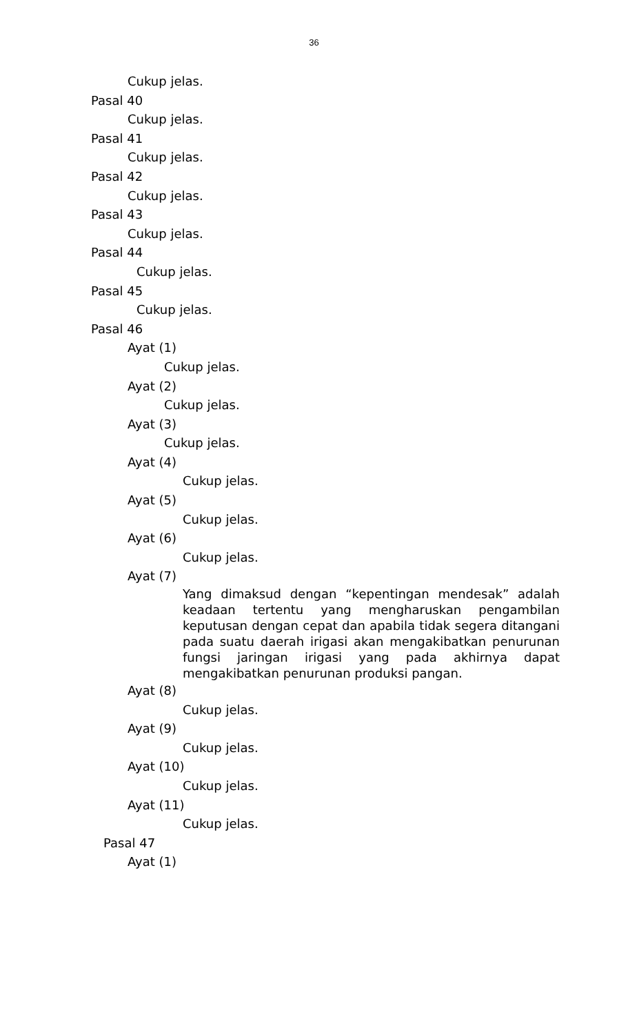36
Cukup jelas.
Pasal 40
Cukup jelas.
Pasal 41
Cukup jelas.
Pasal 42
Cukup jelas.
Pasal 43
Cukup jelas.
Pasal 44
Cukup jelas.
Pasal 45
Cukup jelas.
Pasal 46
Ayat (1)
Cukup jelas.
Ayat (2)
Cukup jelas.
Ayat (3)
Cukup jelas.
Ayat (4)
Cukup jelas.
Ayat (5)
Cukup jelas.
Ayat (6)
Cukup jelas.
Ayat (7)
Yang dimaksud dengan “kepentingan mendesak” adalah keadaan tertentu yang mengharuskan pengambilan keputusan dengan cepat dan apabila tidak segera ditangani pada suatu daerah irigasi akan mengakibatkan penurunan fungsi jaringan irigasi yang pada akhirnya dapat mengakibatkan penurunan produksi pangan.
Ayat (8)
Cukup jelas.
Ayat (9)
Cukup jelas.
Ayat (10)
Cukup jelas.
Ayat (11)
Cukup jelas.
Pasal 47
Ayat (1)